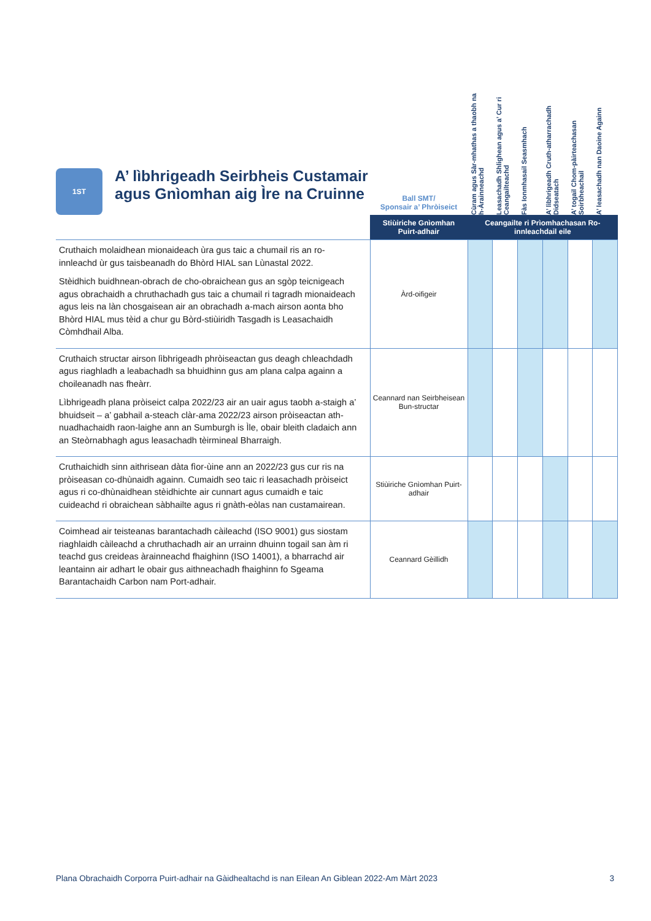| 1ST A’ lìbhrigeadh Seirbheis Custamair agus Gnìomhan aig Ìre na Cruinne | Ball SMT/ Sponsair a’ Phròiseict | Cùram agus Sàr-mhathas a thaobh na h-Àrainneachd | Leasachadh Shlighean agus a’ Cur ri Ceangailteachd | Fàs Ionmhasail Seasmhach | A’ lìbhrigeadh Cruth-atharrachadh Didseatach | A’ togail Chom-pàirteachasan Soirbheachail | A’ leasachadh nan Daoine Againn |
| --- | --- | --- | --- | --- | --- | --- | --- |
| | Stiùiriche Gnìomhan Puirt-adhair | Ceangailte ri Prìomhachasan Ro-innleachdail eile | | | | | |
| Cruthaich molaidhean mionaideach ùra gus taic a chumail ris an ro-innleachd ùr gus taisbeanadh do Bhòrd HIAL san Lùnastal 2022. Stèidhich buidhnean-obrach de cho-obraichean gus an sgòp teicnigeach agus obrachaidh a chruthachadh gus taic a chumail ri tagradh mionaideach agus leis na làn chosgaisean air an obrachadh a-mach airson aonta bho Bhòrd HIAL mus tèid a chur gu Bòrd-stiùiridh Tasgadh is Leasachaidh Còmhdhail Alba. | Àrd-oifigeir | | | | | | |
| Cruthaich structar airson lìbhrigeadh phròiseactan gus deagh chleachdadh agus riaghladh a leabachadh sa bhuidhinn gus am plana calpa againn a choileanadh nas fheàrr. Lìbhrigeadh plana pròiseict calpa 2022/23 air an uair agus taobh a-staigh a’ bhuidseit – a’ gabhail a-steach clàr-ama 2022/23 airson pròiseactan ath-nuadhachaidh raon-laighe ann an Sumburgh is Ìle, obair bleith cladaich ann an Steòrnabhagh agus leasachadh tèirmineal Bharraigh. | Ceannard nan Seirbheisean Bun-structar | | | | | | |
| Cruthaichidh sinn aithrisean dàta fìor-ùine ann an 2022/23 gus cur ris na pròiseasan co-dhùnaidh againn. Cumaidh seo taic ri leasachadh pròiseict agus ri co-dhùnaidhean stèidhichte air cunnart agus cumaidh e taic cuideachd ri obraichean sàbhailte agus ri gnàth-eòlas nan custamairean. | Stiùiriche Gnìomhan Puirt-adhair | | | | | | |
| Coimhead air teisteanas barantachadh càileachd (ISO 9001) gus siostam riaghlaidh càileachd a chruthachadh air an urrainn dhuinn togail san àm ri teachd gus creideas àrainneachd fhaighinn (ISO 14001), a bharrachd air leantainn air adhart le obair gus aithneachadh fhaighinn fo Sgeama Barantachaidh Carbon nam Port-adhair. | Ceannard Gèillidh | | | | | | |
Plana Obrachaidh Corporra Puirt-adhair na Gàidhealtachd is nan Eilean An Giblean 2022-Am Màrt 2023 3